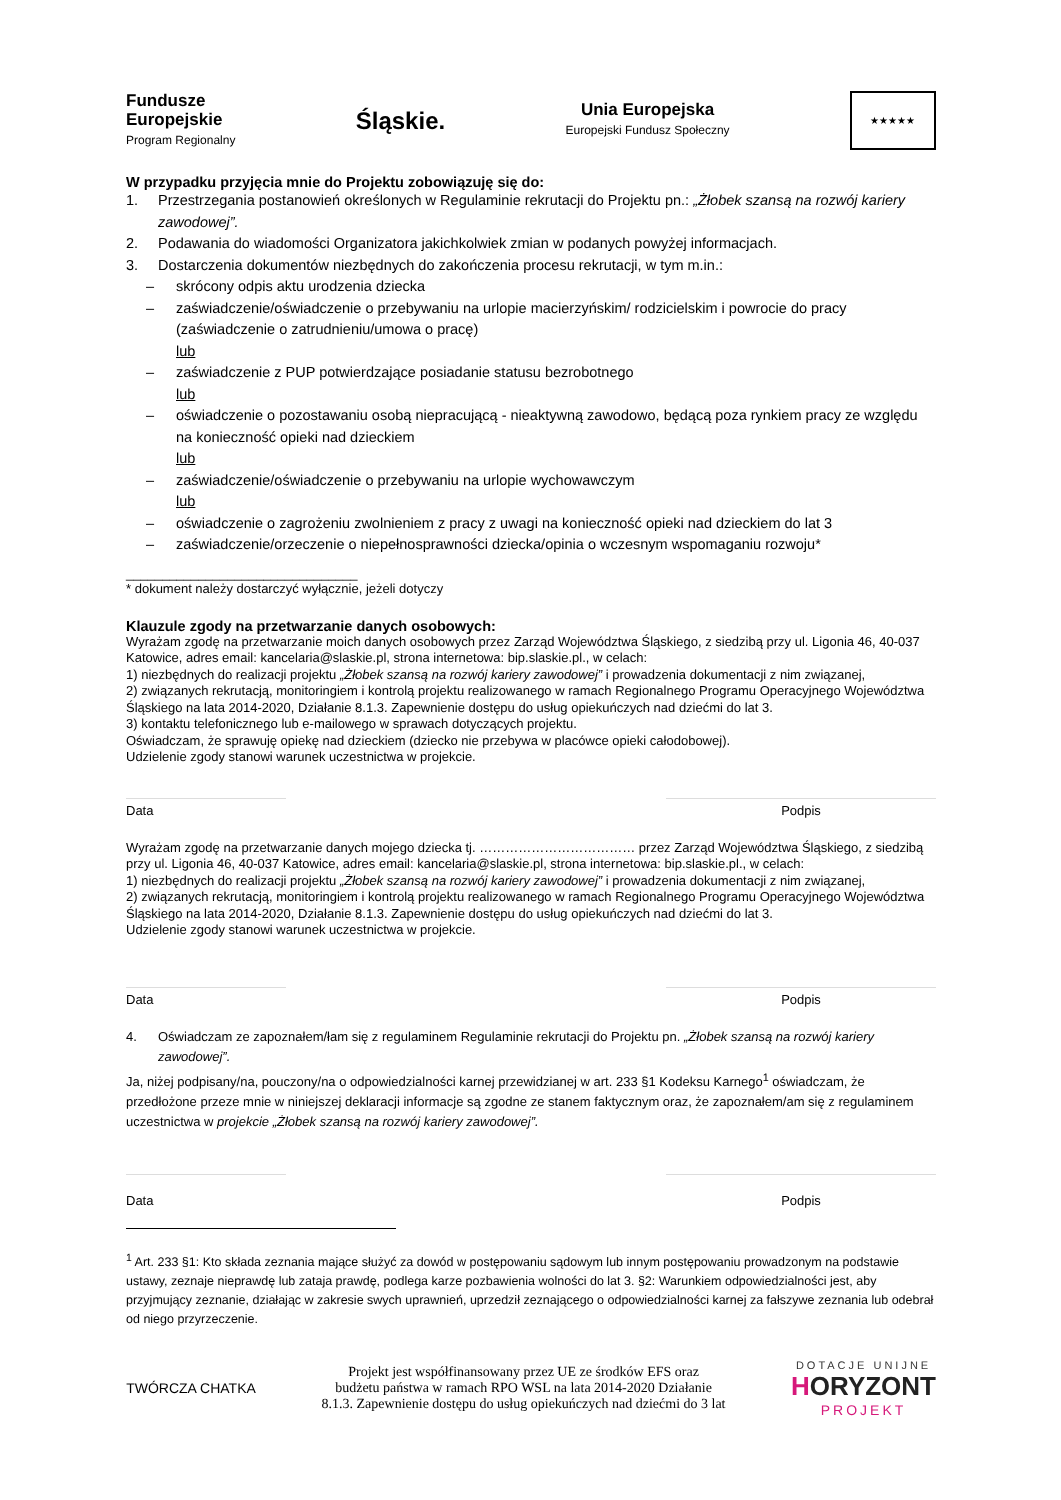Fundusze
Europejskie
Program Regionalny
Śląskie.
Unia Europejska
Europejski Fundusz Społeczny
★★★★★
W przypadku przyjęcia mnie do Projektu zobowiązuję się do:
1. Przestrzegania postanowień określonych w Regulaminie rekrutacji do Projektu pn.: „Żłobek szansą na rozwój kariery zawodowej”.
2. Podawania do wiadomości Organizatora jakichkolwiek zmian w podanych powyżej informacjach.
3. Dostarczenia dokumentów niezbędnych do zakończenia procesu rekrutacji, w tym m.in.:
– skrócony odpis aktu urodzenia dziecka
– zaświadczenie/oświadczenie o przebywaniu na urlopie macierzyńskim/ rodzicielskim i powrocie do pracy (zaświadczenie o zatrudnieniu/umowa o pracę)
lub
– zaświadczenie z PUP potwierdzające posiadanie statusu bezrobotnego
lub
– oświadczenie o pozostawaniu osobą niepracującą - nieaktywną zawodowo, będącą poza rynkiem pracy ze względu na konieczność opieki nad dzieckiem
lub
– zaświadczenie/oświadczenie o przebywaniu na urlopie wychowawczym
lub
– oświadczenie o zagrożeniu zwolnieniem z pracy z uwagi na konieczność opieki nad dzieckiem do lat 3
– zaświadczenie/orzeczenie o niepełnosprawności dziecka/opinia o wczesnym wspomaganiu rozwoju*
________________________________
* dokument należy dostarczyć wyłącznie, jeżeli dotyczy
Klauzule zgody na przetwarzanie danych osobowych:
Wyrażam zgodę na przetwarzanie moich danych osobowych przez Zarząd Województwa Śląskiego, z siedzibą przy ul. Ligonia 46, 40-037 Katowice, adres email: kancelaria@slaskie.pl, strona internetowa: bip.slaskie.pl., w celach:
1) niezbędnych do realizacji projektu „Żłobek szansą na rozwój kariery zawodowej” i prowadzenia dokumentacji z nim związanej,
2) związanych rekrutacją, monitoringiem i kontrolą projektu realizowanego w ramach Regionalnego Programu Operacyjnego Województwa Śląskiego na lata 2014-2020, Działanie 8.1.3. Zapewnienie dostępu do usług opiekuńczych nad dziećmi do lat 3.
3) kontaktu telefonicznego lub e-mailowego w sprawach dotyczących projektu.
Oświadczam, że sprawuję opiekę nad dzieckiem (dziecko nie przebywa w placówce opieki całodobowej).
Udzielenie zgody stanowi warunek uczestnictwa w projekcie.
Data Podpis
Wyrażam zgodę na przetwarzanie danych mojego dziecka tj. ……………………………… przez Zarząd Województwa Śląskiego, z siedzibą przy ul. Ligonia 46, 40-037 Katowice, adres email: kancelaria@slaskie.pl, strona internetowa: bip.slaskie.pl., w celach:
1) niezbędnych do realizacji projektu „Żłobek szansą na rozwój kariery zawodowej” i prowadzenia dokumentacji z nim związanej,
2) związanych rekrutacją, monitoringiem i kontrolą projektu realizowanego w ramach Regionalnego Programu Operacyjnego Województwa Śląskiego na lata 2014-2020, Działanie 8.1.3. Zapewnienie dostępu do usług opiekuńczych nad dziećmi do lat 3.
Udzielenie zgody stanowi warunek uczestnictwa w projekcie.
Data Podpis
4. Oświadczam ze zapoznałem/łam się z regulaminem Regulaminie rekrutacji do Projektu pn. „Żłobek szansą na rozwój kariery zawodowej”.
Ja, niżej podpisany/na, pouczony/na o odpowiedzialności karnej przewidzianej w art. 233 §1 Kodeksu Karnego<sup>1</sup> oświadczam, że przedłożone przeze mnie w niniejszej deklaracji informacje są zgodne ze stanem faktycznym oraz, że zapoznałem/am się z regulaminem uczestnictwa w projekcie „Żłobek szansą na rozwój kariery zawodowej”.
Data Podpis
<sup>1</sup> Art. 233 §1: Kto składa zeznania mające służyć za dowód w postępowaniu sądowym lub innym postępowaniu prowadzonym na podstawie ustawy, zeznaje nieprawdę lub zataja prawdę, podlega karze pozbawienia wolności do lat 3. §2: Warunkiem odpowiedzialności jest, aby przyjmujący zeznanie, działając w zakresie swych uprawnień, uprzedził zeznającego o odpowiedzialności karnej za fałszywe zeznania lub odebrał od niego przyrzeczenie.
TWÓRCZA CHATKA
Projekt jest współfinansowany przez UE ze środków EFS oraz
budżetu państwa w ramach RPO WSL na lata 2014-2020 Działanie
8.1.3. Zapewnienie dostępu do usług opiekuńczych nad dziećmi do 3 lat
DOTACJE UNIJNE
HORYZONT
PROJEKT